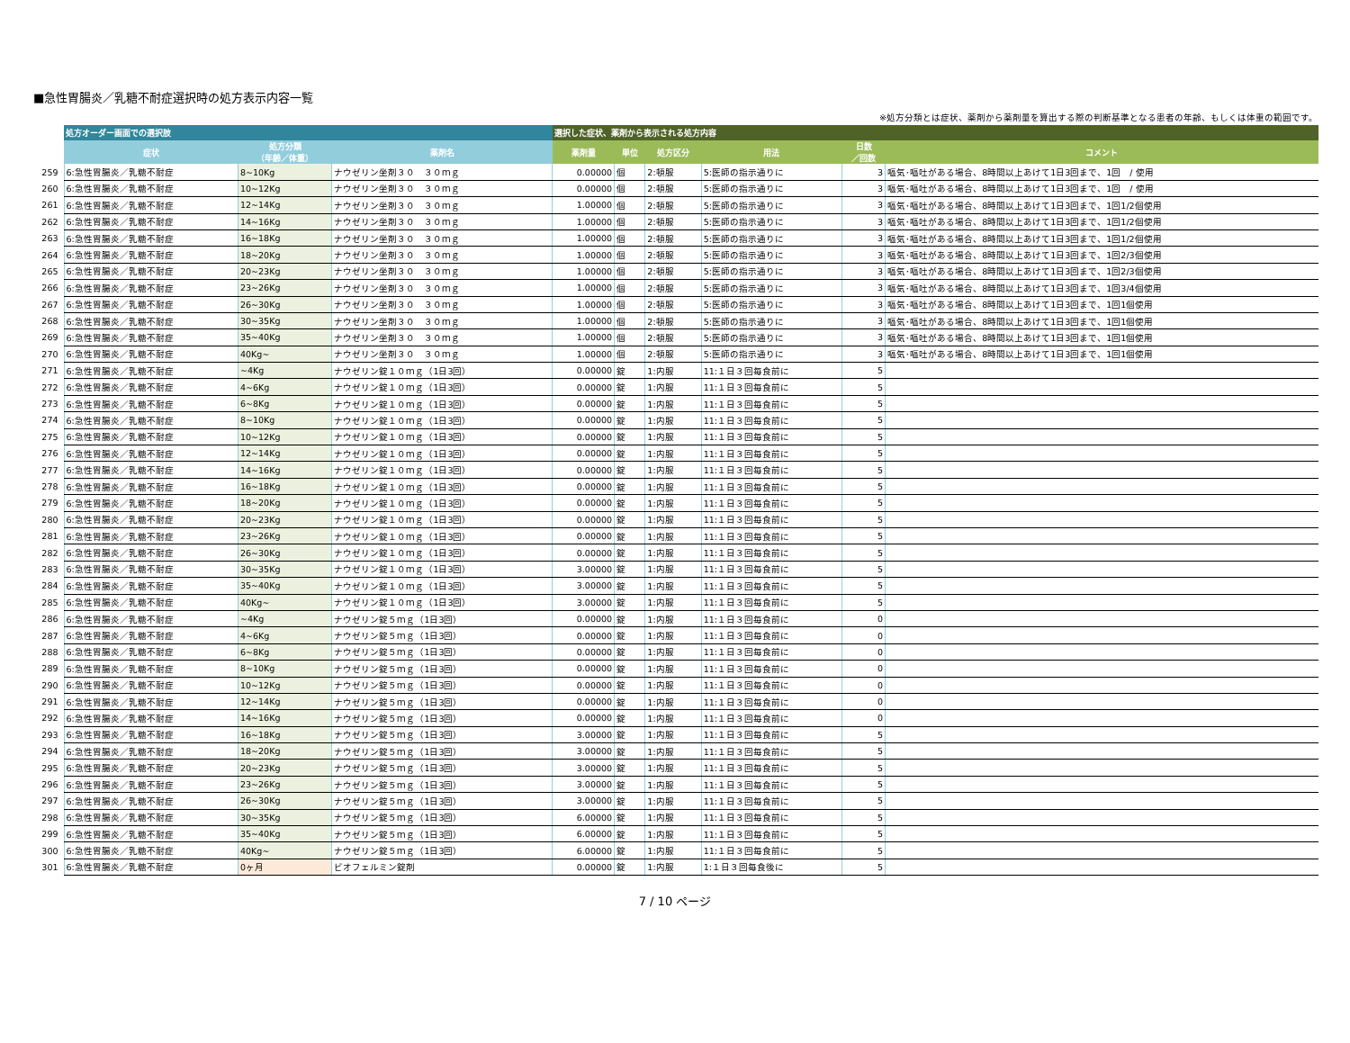■急性胃腸炎／乳糖不耐症選択時の処方表示内容一覧
※処方分類とは症状、薬剤から薬剤量を算出する際の判断基準となる患者の年齢、もしくは体重の範囲です。
| | 処方オーダー画面での選択肢 | | | 選択した症状、薬剤から表示される処方内容 | | | | | |
| --- | --- | --- | --- | --- | --- | --- | --- | --- | --- |
| | 症状 | 処方分類 （年齢／体重） | 薬剤名 | 薬剤量 | 単位 | 処方区分 | 用法 | 日数 ／回数 | コメント |
| 259 | 6:急性胃腸炎／乳糖不耐症 | 8~10Kg | ナウゼリン坐剤３０ ３０ｍｇ | 0.00000 | 個 | 2:頓服 | 5:医師の指示通りに | 3 | 嘔気･嘔吐がある場合、8時間以上あけて1日3回まで、1回 / 使用 |
| 260 | 6:急性胃腸炎／乳糖不耐症 | 10~12Kg | ナウゼリン坐剤３０ ３０ｍｇ | 0.00000 | 個 | 2:頓服 | 5:医師の指示通りに | 3 | 嘔気･嘔吐がある場合、8時間以上あけて1日3回まで、1回 / 使用 |
| 261 | 6:急性胃腸炎／乳糖不耐症 | 12~14Kg | ナウゼリン坐剤３０ ３０ｍｇ | 1.00000 | 個 | 2:頓服 | 5:医師の指示通りに | 3 | 嘔気･嘔吐がある場合、8時間以上あけて1日3回まで、1回1/2個使用 |
| 262 | 6:急性胃腸炎／乳糖不耐症 | 14~16Kg | ナウゼリン坐剤３０ ３０ｍｇ | 1.00000 | 個 | 2:頓服 | 5:医師の指示通りに | 3 | 嘔気･嘔吐がある場合、8時間以上あけて1日3回まで、1回1/2個使用 |
| 263 | 6:急性胃腸炎／乳糖不耐症 | 16~18Kg | ナウゼリン坐剤３０ ３０ｍｇ | 1.00000 | 個 | 2:頓服 | 5:医師の指示通りに | 3 | 嘔気･嘔吐がある場合、8時間以上あけて1日3回まで、1回1/2個使用 |
| 264 | 6:急性胃腸炎／乳糖不耐症 | 18~20Kg | ナウゼリン坐剤３０ ３０ｍｇ | 1.00000 | 個 | 2:頓服 | 5:医師の指示通りに | 3 | 嘔気･嘔吐がある場合、8時間以上あけて1日3回まで、1回2/3個使用 |
| 265 | 6:急性胃腸炎／乳糖不耐症 | 20~23Kg | ナウゼリン坐剤３０ ３０ｍｇ | 1.00000 | 個 | 2:頓服 | 5:医師の指示通りに | 3 | 嘔気･嘔吐がある場合、8時間以上あけて1日3回まで、1回2/3個使用 |
| 266 | 6:急性胃腸炎／乳糖不耐症 | 23~26Kg | ナウゼリン坐剤３０ ３０ｍｇ | 1.00000 | 個 | 2:頓服 | 5:医師の指示通りに | 3 | 嘔気･嘔吐がある場合、8時間以上あけて1日3回まで、1回3/4個使用 |
| 267 | 6:急性胃腸炎／乳糖不耐症 | 26~30Kg | ナウゼリン坐剤３０ ３０ｍｇ | 1.00000 | 個 | 2:頓服 | 5:医師の指示通りに | 3 | 嘔気･嘔吐がある場合、8時間以上あけて1日3回まで、1回1個使用 |
| 268 | 6:急性胃腸炎／乳糖不耐症 | 30~35Kg | ナウゼリン坐剤３０ ３０ｍｇ | 1.00000 | 個 | 2:頓服 | 5:医師の指示通りに | 3 | 嘔気･嘔吐がある場合、8時間以上あけて1日3回まで、1回1個使用 |
| 269 | 6:急性胃腸炎／乳糖不耐症 | 35~40Kg | ナウゼリン坐剤３０ ３０ｍｇ | 1.00000 | 個 | 2:頓服 | 5:医師の指示通りに | 3 | 嘔気･嘔吐がある場合、8時間以上あけて1日3回まで、1回1個使用 |
| 270 | 6:急性胃腸炎／乳糖不耐症 | 40Kg~ | ナウゼリン坐剤３０ ３０ｍｇ | 1.00000 | 個 | 2:頓服 | 5:医師の指示通りに | 3 | 嘔気･嘔吐がある場合、8時間以上あけて1日3回まで、1回1個使用 |
| 271 | 6:急性胃腸炎／乳糖不耐症 | ~4Kg | ナウゼリン錠１０ｍｇ（1日3回） | 0.00000 | 錠 | 1:内服 | 11:１日３回毎食前に | 5 | |
| 272 | 6:急性胃腸炎／乳糖不耐症 | 4~6Kg | ナウゼリン錠１０ｍｇ（1日3回） | 0.00000 | 錠 | 1:内服 | 11:１日３回毎食前に | 5 | |
| 273 | 6:急性胃腸炎／乳糖不耐症 | 6~8Kg | ナウゼリン錠１０ｍｇ（1日3回） | 0.00000 | 錠 | 1:内服 | 11:１日３回毎食前に | 5 | |
| 274 | 6:急性胃腸炎／乳糖不耐症 | 8~10Kg | ナウゼリン錠１０ｍｇ（1日3回） | 0.00000 | 錠 | 1:内服 | 11:１日３回毎食前に | 5 | |
| 275 | 6:急性胃腸炎／乳糖不耐症 | 10~12Kg | ナウゼリン錠１０ｍｇ（1日3回） | 0.00000 | 錠 | 1:内服 | 11:１日３回毎食前に | 5 | |
| 276 | 6:急性胃腸炎／乳糖不耐症 | 12~14Kg | ナウゼリン錠１０ｍｇ（1日3回） | 0.00000 | 錠 | 1:内服 | 11:１日３回毎食前に | 5 | |
| 277 | 6:急性胃腸炎／乳糖不耐症 | 14~16Kg | ナウゼリン錠１０ｍｇ（1日3回） | 0.00000 | 錠 | 1:内服 | 11:１日３回毎食前に | 5 | |
| 278 | 6:急性胃腸炎／乳糖不耐症 | 16~18Kg | ナウゼリン錠１０ｍｇ（1日3回） | 0.00000 | 錠 | 1:内服 | 11:１日３回毎食前に | 5 | |
| 279 | 6:急性胃腸炎／乳糖不耐症 | 18~20Kg | ナウゼリン錠１０ｍｇ（1日3回） | 0.00000 | 錠 | 1:内服 | 11:１日３回毎食前に | 5 | |
| 280 | 6:急性胃腸炎／乳糖不耐症 | 20~23Kg | ナウゼリン錠１０ｍｇ（1日3回） | 0.00000 | 錠 | 1:内服 | 11:１日３回毎食前に | 5 | |
| 281 | 6:急性胃腸炎／乳糖不耐症 | 23~26Kg | ナウゼリン錠１０ｍｇ（1日3回） | 0.00000 | 錠 | 1:内服 | 11:１日３回毎食前に | 5 | |
| 282 | 6:急性胃腸炎／乳糖不耐症 | 26~30Kg | ナウゼリン錠１０ｍｇ（1日3回） | 0.00000 | 錠 | 1:内服 | 11:１日３回毎食前に | 5 | |
| 283 | 6:急性胃腸炎／乳糖不耐症 | 30~35Kg | ナウゼリン錠１０ｍｇ（1日3回） | 3.00000 | 錠 | 1:内服 | 11:１日３回毎食前に | 5 | |
| 284 | 6:急性胃腸炎／乳糖不耐症 | 35~40Kg | ナウゼリン錠１０ｍｇ（1日3回） | 3.00000 | 錠 | 1:内服 | 11:１日３回毎食前に | 5 | |
| 285 | 6:急性胃腸炎／乳糖不耐症 | 40Kg~ | ナウゼリン錠１０ｍｇ（1日3回） | 3.00000 | 錠 | 1:内服 | 11:１日３回毎食前に | 5 | |
| 286 | 6:急性胃腸炎／乳糖不耐症 | ~4Kg | ナウゼリン錠５ｍｇ（1日3回） | 0.00000 | 錠 | 1:内服 | 11:１日３回毎食前に | 0 | |
| 287 | 6:急性胃腸炎／乳糖不耐症 | 4~6Kg | ナウゼリン錠５ｍｇ（1日3回） | 0.00000 | 錠 | 1:内服 | 11:１日３回毎食前に | 0 | |
| 288 | 6:急性胃腸炎／乳糖不耐症 | 6~8Kg | ナウゼリン錠５ｍｇ（1日3回） | 0.00000 | 錠 | 1:内服 | 11:１日３回毎食前に | 0 | |
| 289 | 6:急性胃腸炎／乳糖不耐症 | 8~10Kg | ナウゼリン錠５ｍｇ（1日3回） | 0.00000 | 錠 | 1:内服 | 11:１日３回毎食前に | 0 | |
| 290 | 6:急性胃腸炎／乳糖不耐症 | 10~12Kg | ナウゼリン錠５ｍｇ（1日3回） | 0.00000 | 錠 | 1:内服 | 11:１日３回毎食前に | 0 | |
| 291 | 6:急性胃腸炎／乳糖不耐症 | 12~14Kg | ナウゼリン錠５ｍｇ（1日3回） | 0.00000 | 錠 | 1:内服 | 11:１日３回毎食前に | 0 | |
| 292 | 6:急性胃腸炎／乳糖不耐症 | 14~16Kg | ナウゼリン錠５ｍｇ（1日3回） | 0.00000 | 錠 | 1:内服 | 11:１日３回毎食前に | 0 | |
| 293 | 6:急性胃腸炎／乳糖不耐症 | 16~18Kg | ナウゼリン錠５ｍｇ（1日3回） | 3.00000 | 錠 | 1:内服 | 11:１日３回毎食前に | 5 | |
| 294 | 6:急性胃腸炎／乳糖不耐症 | 18~20Kg | ナウゼリン錠５ｍｇ（1日3回） | 3.00000 | 錠 | 1:内服 | 11:１日３回毎食前に | 5 | |
| 295 | 6:急性胃腸炎／乳糖不耐症 | 20~23Kg | ナウゼリン錠５ｍｇ（1日3回） | 3.00000 | 錠 | 1:内服 | 11:１日３回毎食前に | 5 | |
| 296 | 6:急性胃腸炎／乳糖不耐症 | 23~26Kg | ナウゼリン錠５ｍｇ（1日3回） | 3.00000 | 錠 | 1:内服 | 11:１日３回毎食前に | 5 | |
| 297 | 6:急性胃腸炎／乳糖不耐症 | 26~30Kg | ナウゼリン錠５ｍｇ（1日3回） | 3.00000 | 錠 | 1:内服 | 11:１日３回毎食前に | 5 | |
| 298 | 6:急性胃腸炎／乳糖不耐症 | 30~35Kg | ナウゼリン錠５ｍｇ（1日3回） | 6.00000 | 錠 | 1:内服 | 11:１日３回毎食前に | 5 | |
| 299 | 6:急性胃腸炎／乳糖不耐症 | 35~40Kg | ナウゼリン錠５ｍｇ（1日3回） | 6.00000 | 錠 | 1:内服 | 11:１日３回毎食前に | 5 | |
| 300 | 6:急性胃腸炎／乳糖不耐症 | 40Kg~ | ナウゼリン錠５ｍｇ（1日3回） | 6.00000 | 錠 | 1:内服 | 11:１日３回毎食前に | 5 | |
| 301 | 6:急性胃腸炎／乳糖不耐症 | 0ヶ月 | ビオフェルミン錠剤 | 0.00000 | 錠 | 1:内服 | 1:１日３回毎食後に | 5 | |
7 / 10 ページ